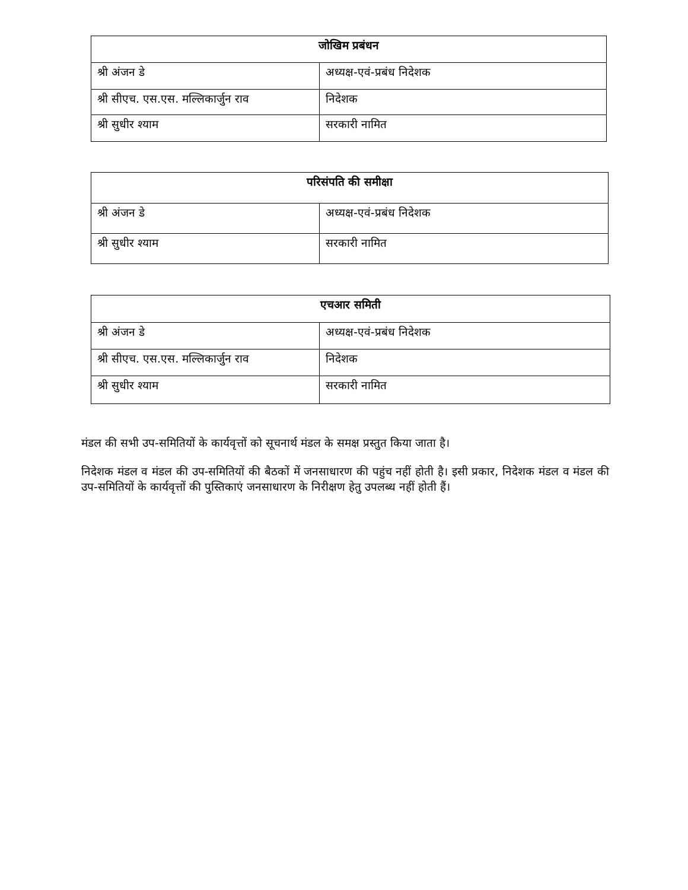| जोखिम प्रबंधन | |
| --- | --- |
| श्री अंजन डे | अध्यक्ष-एवं-प्रबंध निदेशक |
| श्री सीएच. एस.एस. मल्लिकार्जुन राव | निदेशक |
| श्री सुधीर श्याम | सरकारी नामित |
| परिसंपति की समीक्षा | |
| --- | --- |
| श्री अंजन डे | अध्यक्ष-एवं-प्रबंध निदेशक |
| श्री सुधीर श्याम | सरकारी नामित |
| एचआर समिती | |
| --- | --- |
| श्री अंजन डे | अध्यक्ष-एवं-प्रबंध निदेशक |
| श्री सीएच. एस.एस. मल्लिकार्जुन राव | निदेशक |
| श्री सुधीर श्याम | सरकारी नामित |
मंडल की सभी उप-समितियों के कार्यवृत्तों को सूचनार्थ मंडल के समक्ष प्रस्तुत किया जाता है।
निदेशक मंडल व मंडल की उप-समितियों की बैठकों में जनसाधारण की पहुंच नहीं होती है। इसी प्रकार, निदेशक मंडल व मंडल की उप-समितियों के कार्यवृत्तों की पुस्तिकाएं जनसाधारण के निरीक्षण हेतु उपलब्ध नहीं होती हैं।